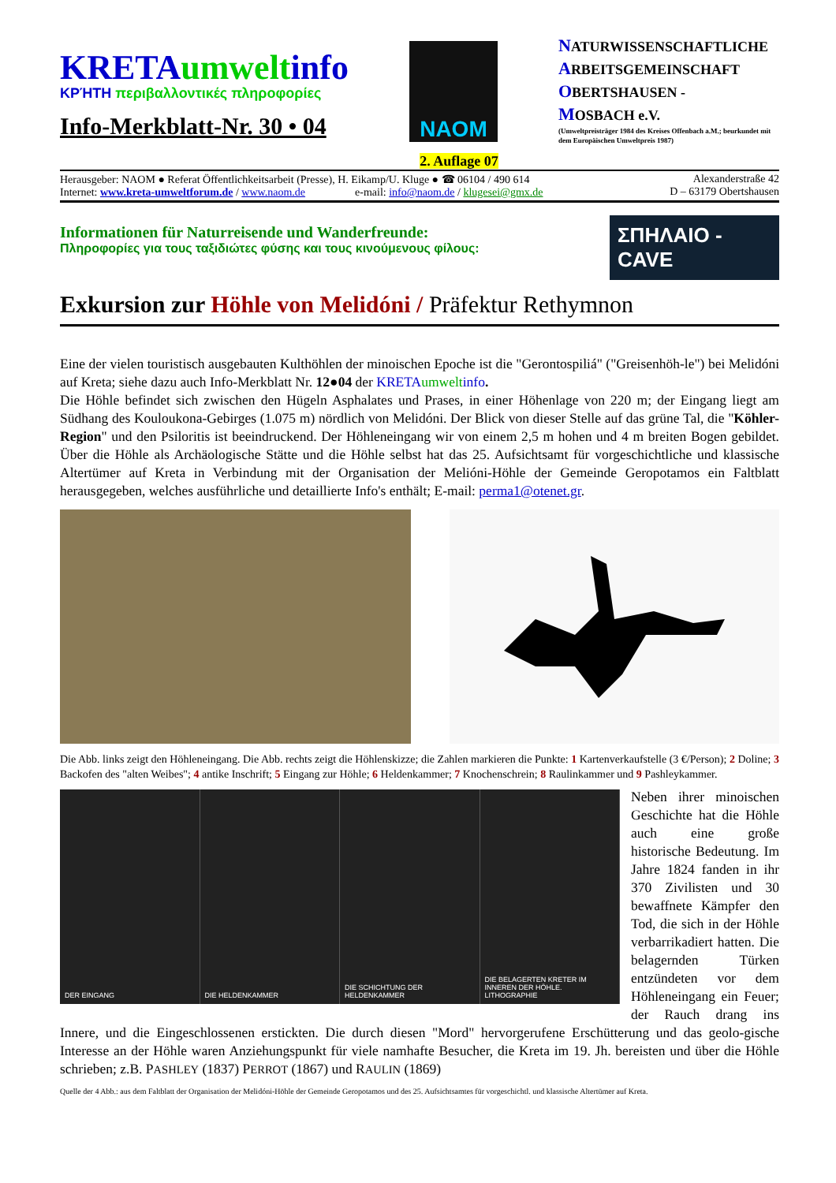KRETA umwelt info
ΚΡΉΤΗ περιβαλλοντικές πληροφορίες
Info-Merkblatt-Nr. 30 • 04
NAOM
NATURWISSENSCHAFTLICHE
ARBEITSGEMEINSCHAFT
OBERTSHAUSEN -
MOSBACH e.V.
(Umweltpreisträger 1984 des Kreises Offenbach a.M.; beurkundet mit dem Europäischen Umweltpreis 1987)
2. Auflage 07
Herausgeber: NAOM ● Referat Öffentlichkeitsarbeit (Presse), H. Eikamp/U. Kluge ● ☎ 06104 / 490 614
Internet: www.kreta-umweltforum.de / www.naom.de e-mail: info@naom.de / klugesei@gmx.de
Alexanderstraße 42
D – 63179 Obertshausen
Informationen für Naturreisende und Wanderfreunde:
Πληροφορίες για τους ταξιδιώτες φύσης και τους κινούμενους φίλους:
ΣΠΗΛΑΙΟ - CAVE
Exkursion zur Höhle von Melidóni / Präfektur Rethymnon
Eine der vielen touristisch ausgebauten Kulthöhlen der minoischen Epoche ist die "Gerontospiliá" ("Greisenhöh-le") bei Melidóni auf Kreta; siehe dazu auch Info-Merkblatt Nr. 12●04 der KRETA umwelt info.
Die Höhle befindet sich zwischen den Hügeln Asphalates und Prases, in einer Höhenlage von 220 m; der Eingang liegt am Südhang des Kouloukona-Gebirges (1.075 m) nördlich von Melidóni. Der Blick von dieser Stelle auf das grüne Tal, die "Köhler-Region" und den Psiloritis ist beeindruckend. Der Höhleneingang wir von einem 2,5 m hohen und 4 m breiten Bogen gebildet. Über die Höhle als Archäologische Stätte und die Höhle selbst hat das 25. Aufsichtsamt für vorgeschichtliche und klassische Altertümer auf Kreta in Verbindung mit der Organisation der Melióni-Höhle der Gemeinde Geropotamos ein Faltblatt herausgegeben, welches ausführliche und detaillierte Info's enthält; E-mail: perma1@otenet.gr.
Die Abb. links zeigt den Höhleneingang. Die Abb. rechts zeigt die Höhlenskizze; die Zahlen markieren die Punkte: 1 Kartenverkaufstelle (3 €/Person); 2 Doline; 3 Backofen des "alten Weibes"; 4 antike Inschrift; 5 Eingang zur Höhle; 6 Heldenkammer; 7 Knochenschrein; 8 Raulinkammer und 9 Pashleykammer.
DER EINGANG DIE HELDENKAMMER DIE SCHICHTUNG DER HELDENKAMMER
DIE BELAGERTEN KRETER IM INNEREN DER HÖHLE. LITHOGRAPHIE
Neben ihrer minoischen Geschichte hat die Höhle auch eine große historische Bedeutung. Im Jahre 1824 fanden in ihr 370 Zivilisten und 30 bewaffnete Kämpfer den Tod, die sich in der Höhle verbarrikadiert hatten. Die belagernden Türken entzündeten vor dem Höhleneingang ein Feuer; der Rauch drang ins Innere, und die Eingeschlossenen erstickten. Die durch diesen "Mord" hervorgerufene Erschütterung und das geolo-gische Interesse an der Höhle waren Anziehungspunkt für viele namhafte Besucher, die Kreta im 19. Jh. bereisten und über die Höhle schrieben; z.B. PASHLEY (1837) PERROT (1867) und RAULIN (1869)
Quelle der 4 Abb.: aus dem Faltblatt der Organisation der Melidóni-Höhle der Gemeinde Geropotamos und des 25. Aufsichtsamtes für vorgeschichtl. und klassische Altertümer auf Kreta.